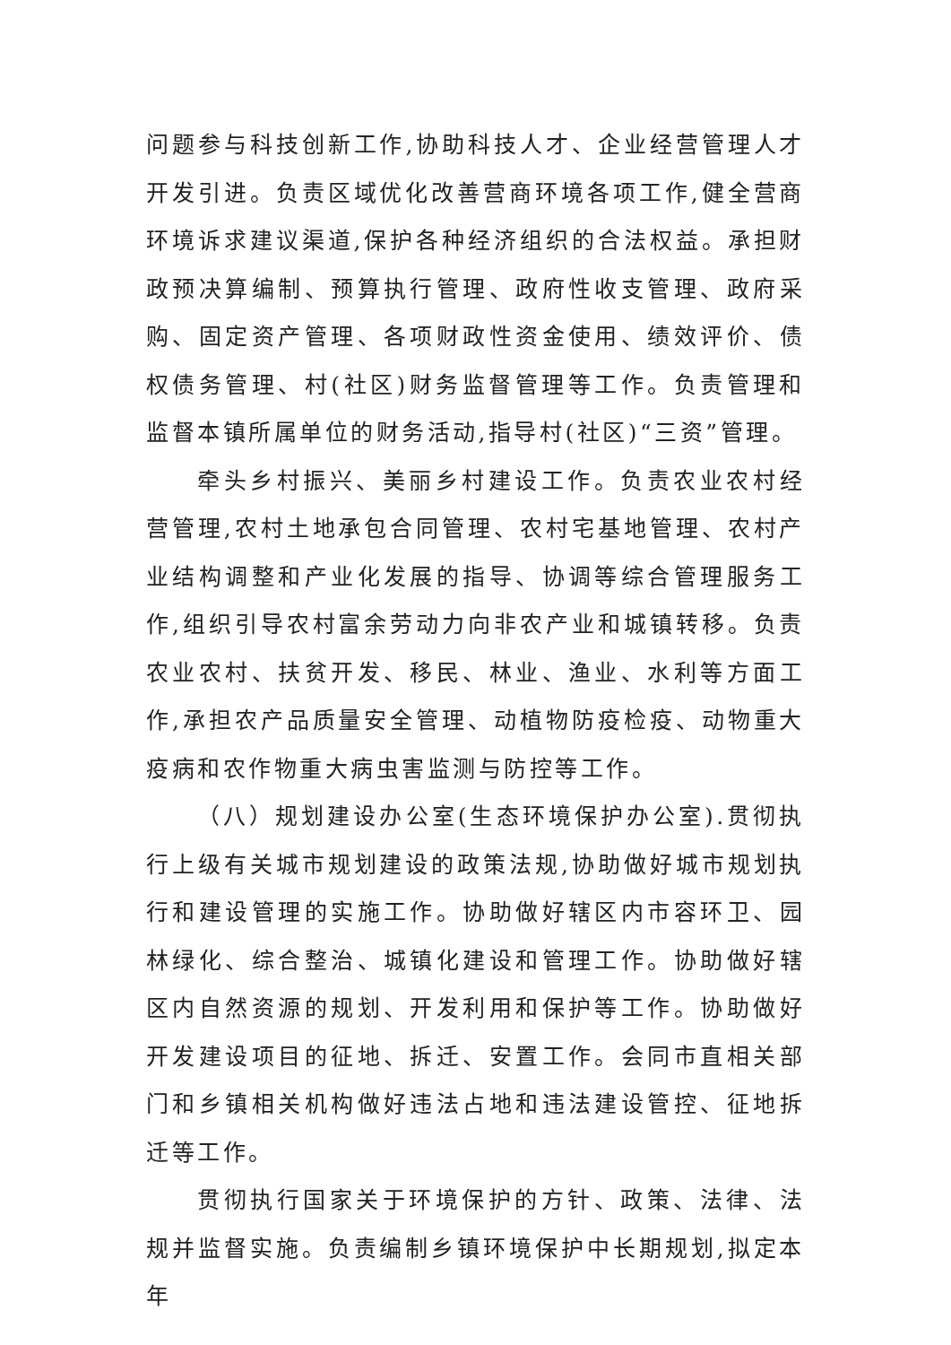问题参与科技创新工作,协助科技人才、企业经营管理人才开发引进。负责区域优化改善营商环境各项工作,健全营商环境诉求建议渠道,保护各种经济组织的合法权益。承担财政预决算编制、预算执行管理、政府性收支管理、政府采购、固定资产管理、各项财政性资金使用、绩效评价、债权债务管理、村(社区)财务监督管理等工作。负责管理和监督本镇所属单位的财务活动,指导村(社区)“三资”管理。
牵头乡村振兴、美丽乡村建设工作。负责农业农村经营管理,农村土地承包合同管理、农村宅基地管理、农村产业结构调整和产业化发展的指导、协调等综合管理服务工作,组织引导农村富余劳动力向非农产业和城镇转移。负责农业农村、扶贫开发、移民、林业、渔业、水利等方面工作,承担农产品质量安全管理、动植物防疫检疫、动物重大疫病和农作物重大病虫害监测与防控等工作。
（八）规划建设办公室(生态环境保护办公室).贯彻执行上级有关城市规划建设的政策法规,协助做好城市规划执行和建设管理的实施工作。协助做好辖区内市容环卫、园林绿化、综合整治、城镇化建设和管理工作。协助做好辖区内自然资源的规划、开发利用和保护等工作。协助做好开发建设项目的征地、拆迁、安置工作。会同市直相关部门和乡镇相关机构做好违法占地和违法建设管控、征地拆迁等工作。
贯彻执行国家关于环境保护的方针、政策、法律、法规并监督实施。负责编制乡镇环境保护中长期规划,拟定本年